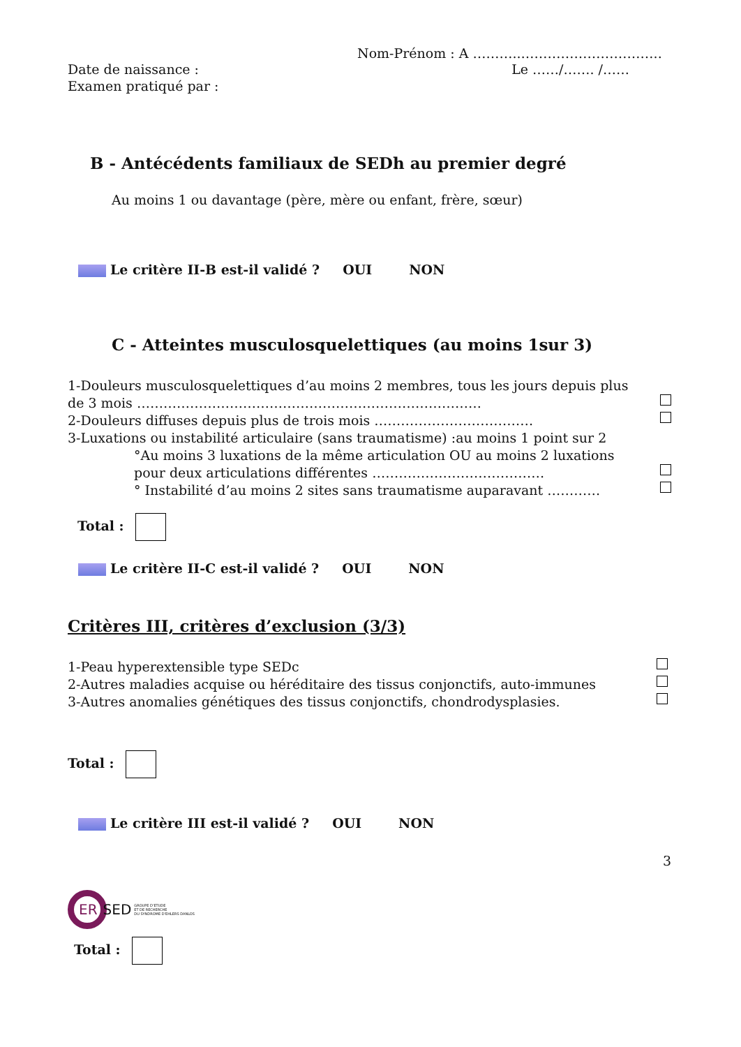Nom-Prénom : A ………..…………………………..
Date de naissance : Le ……/……. /……
Examen pratiqué par :
B - Antécédents familiaux de SEDh au premier degré
Au moins 1 ou davantage (père, mère ou enfant, frère, sœur)
Le critère II-B est-il validé ? OUI NON
C - Atteintes musculosquelettiques (au moins 1sur 3)
1-Douleurs musculosquelettiques d’au moins 2 membres, tous les jours depuis plus
de 3 mois ……………………………………………………………………
2-Douleurs diffuses depuis plus de trois mois ………………………………
3-Luxations ou instabilité articulaire (sans traumatisme) :au moins 1 point sur 2
°Au moins 3 luxations de la même articulation OU au moins 2 luxations
pour deux articulations différentes …………………………………
° Instabilité d’au moins 2 sites sans traumatisme auparavant …………
Total :
Le critère II-C est-il validé ? OUI NON
Critères III, critères d’exclusion (3/3)
1-Peau hyperextensible type SEDc
2-Autres maladies acquise ou héréditaire des tissus conjonctifs, auto-immunes
3-Autres anomalies génétiques des tissus conjonctifs, chondrodysplasies.
Total :
Le critère III est-il validé ? OUI NON
3
ER SED GROUPE D’ETUDE
ET DE RECHERCHE
DU SYNDROME D’EHLERS DANLOS
Total :